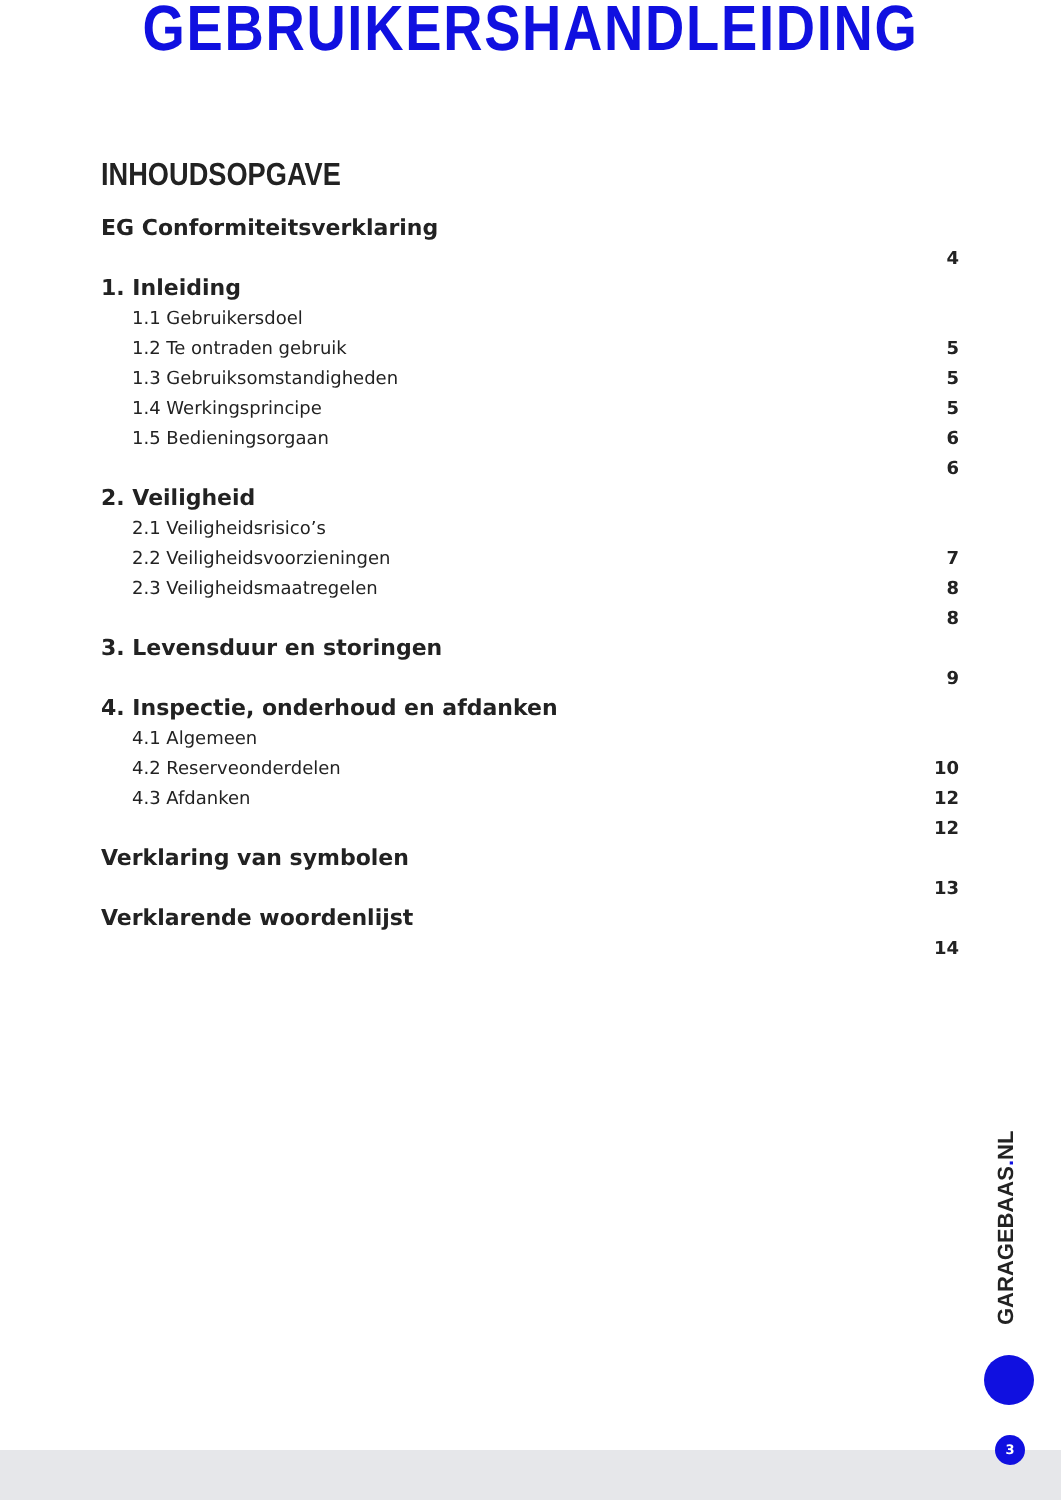GEBRUIKERSHANDLEIDING
INHOUDSOPGAVE
EG Conformiteitsverklaring
4
1. Inleiding
1.1 Gebruikersdoel
1.2 Te ontraden gebruik 5
1.3 Gebruiksomstandigheden 5
1.4 Werkingsprincipe 5
1.5 Bedieningsorgaan 6
6
2. Veiligheid
2.1 Veiligheidsrisico’s
2.2 Veiligheidsvoorzieningen 7
2.3 Veiligheidsmaatregelen 8
8
3. Levensduur en storingen
9
4. Inspectie, onderhoud en afdanken
4.1 Algemeen
4.2 Reserveonderdelen 10
4.3 Afdanken 12
12
Verklaring van symbolen
13
Verklarende woordenlijst
14
GARAGEBAAS. NL
3